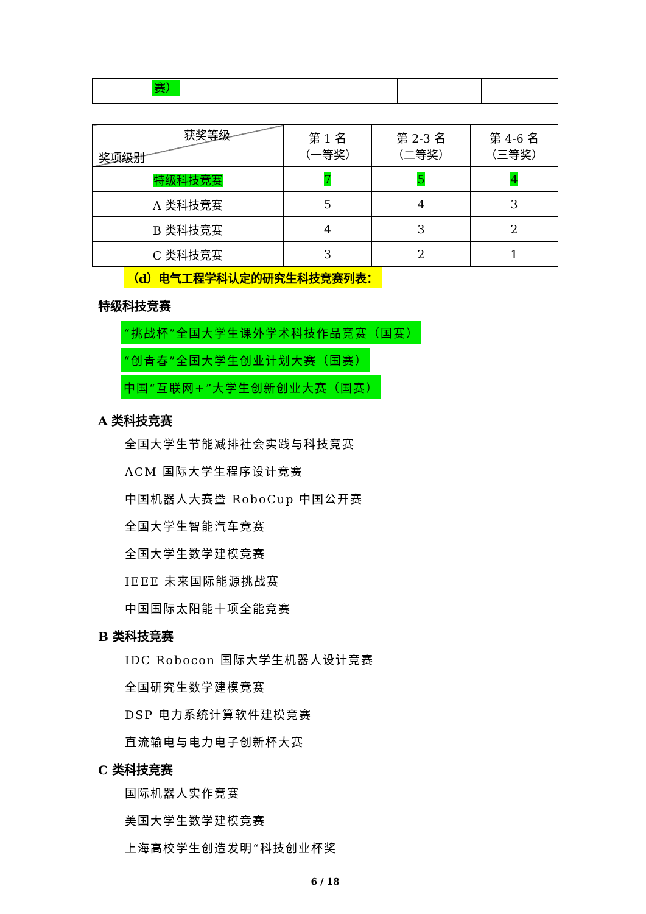| 赛） | | | | |
| 获奖等级 奖项级别 | 第 1 名 （一等奖） | 第 2-3 名 （二等奖） | 第 4-6 名 （三等奖） |
| 特级科技竞赛 | 7 | 5 | 4 |
| A 类科技竞赛 | 5 | 4 | 3 |
| B 类科技竞赛 | 4 | 3 | 2 |
| C 类科技竞赛 | 3 | 2 | 1 |
（d）电气工程学科认定的研究生科技竞赛列表：
特级科技竞赛
“挑战杯”全国大学生课外学术科技作品竞赛（国赛）
“创青春”全国大学生创业计划大赛（国赛）
中国“互联网+”大学生创新创业大赛（国赛）
A 类科技竞赛
全国大学生节能减排社会实践与科技竞赛
ACM 国际大学生程序设计竞赛
中国机器人大赛暨 RoboCup 中国公开赛
全国大学生智能汽车竞赛
全国大学生数学建模竞赛
IEEE 未来国际能源挑战赛
中国国际太阳能十项全能竞赛
B 类科技竞赛
IDC Robocon 国际大学生机器人设计竞赛
全国研究生数学建模竞赛
DSP 电力系统计算软件建模竞赛
直流输电与电力电子创新杯大赛
C 类科技竞赛
国际机器人实作竞赛
美国大学生数学建模竞赛
上海高校学生创造发明“科技创业杯奖
6 / 18